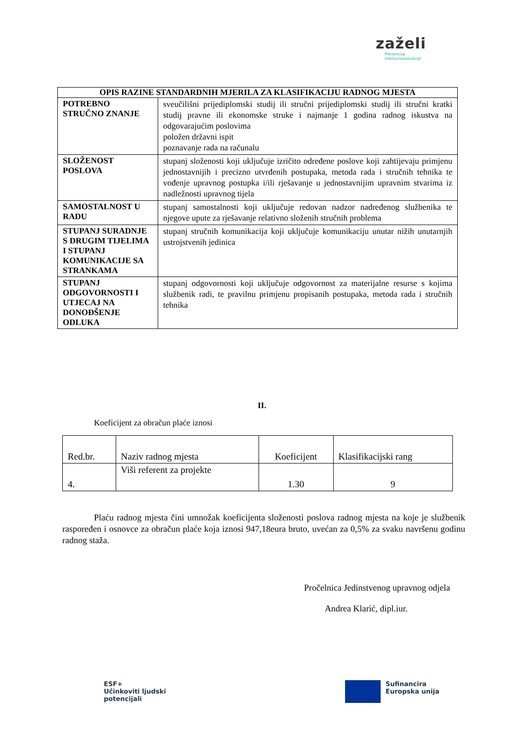zaželi
Prevencija
institucionalizacije
| OPIS RAZINE STANDARDNIH MJERILA ZA KLASIFIKACIJU RADNOG MJESTA | |
| --- | --- |
| POTREBNO STRUČNO ZNANJE | sveučilišni prijediplomski studij ili stručni prijediplomski studij ili stručni kratki studij pravne ili ekonomske struke i najmanje 1 godina radnog iskustva na odgovarajućim poslovima položen državni ispit poznavanje rada na računalu |
| SLOŽENOST POSLOVA | stupanj složenosti koji uključuje izričito određene poslove koji zahtijevaju primjenu jednostavnijih i precizno utvrđenih postupaka, metoda rada i stručnih tehnika te vođenje upravnog postupka i/ili rješavanje u jednostavnijim upravnim stvarima iz nadležnosti upravnog tijela |
| SAMOSTALNOST U RADU | stupanj samostalnosti koji uključuje redovan nadzor nadređenog službenika te njegove upute za rješavanje relativno složenih stručnih problema |
| STUPANJ SURADNJE S DRUGIM TIJELIMA I STUPANJ KOMUNIKACIJE SA STRANKAMA | stupanj stručnih komunikacija koji uključuje komunikaciju unutar nižih unutarnjih ustrojstvenih jedinica |
| STUPANJ ODGOVORNOSTI I UTJECAJ NA DONOĐŠENJE ODLUKA | stupanj odgovornosti koji uključuje odgovornost za materijalne resurse s kojima službenik radi, te pravilnu primjenu propisanih postupaka, metoda rada i stručnih tehnika |
II.
Koeficijent za obračun plaće iznosi
| Red.br. | Naziv radnog mjesta | Koeficijent | Klasifikacijski rang |
| 4. | Viši referent za projekte | 1.30 | 9 |
Plaću radnog mjesta čini umnožak koeficijenta složenosti poslova radnog mjesta na koje je službenik raspoređen i osnovce za obračun plaće koja iznosi 947,18eura bruto, uvećan za 0,5% za svaku navršenu godinu radnog staža.
Pročelnica Jedinstvenog upravnog odjela
Andrea Klarić, dipl.iur.
ESF+
Učinkoviti ljudski
potencijali
Sufinancira
Europska unija